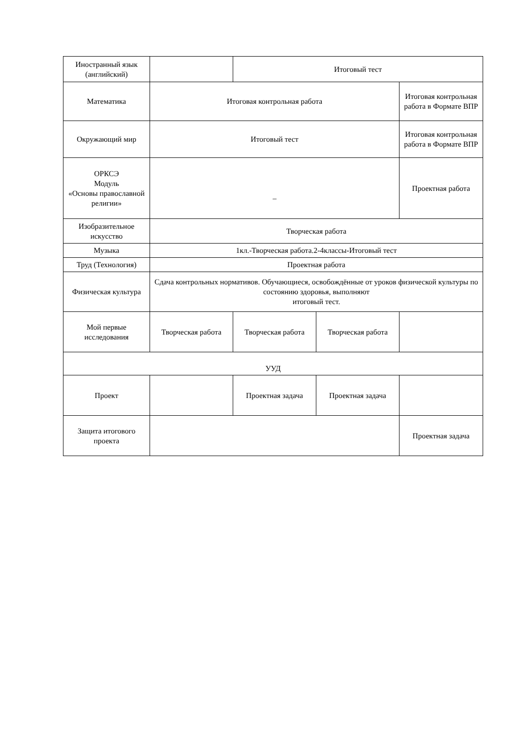| Иностранный язык (английский) | | Итоговый тест | | |
| Математика | Итоговая контрольная работа | | | Итоговая контрольная работа в Формате ВПР |
| Окружающий мир | Итоговый тест | | | Итоговая контрольная работа в Формате ВПР |
| ОРКСЭ Модуль «Основы православной религии» | – | | | Проектная работа |
| Изобразительное искусство | Творческая работа | | | |
| Музыка | 1кл.-Творческая работа.2-4классы-Итоговый тест | | | |
| Труд (Технология) | Проектная работа | | | |
| Физическая культура | Сдача контрольных нормативов. Обучающиеся, освобождённые от уроков физической культуры по состоянию здоровья, выполняют итоговый тест. | | | |
| Мой первые исследования | Творческая работа | Творческая работа | Творческая работа | |
| УУД | | | | |
| Проект | | Проектная задача | Проектная задача | |
| Защита итогового проекта | | | | Проектная задача |